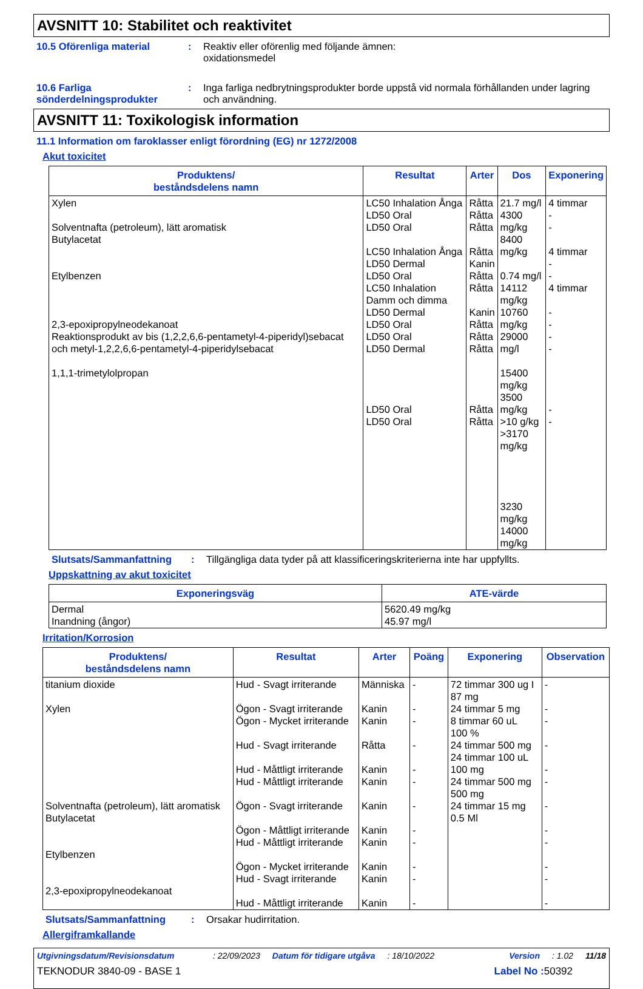AVSNITT 10: Stabilitet och reaktivitet
10.5 Oförenliga material : Reaktiv eller oförenlig med följande ämnen:
oxidationsmedel
10.6 Farliga sönderdelningsprodukter
: Inga farliga nedbrytningsprodukter borde uppstå vid normala förhållanden under lagring och användning.
AVSNITT 11: Toxikologisk information
11.1 Information om faroklasser enligt förordning (EG) nr 1272/2008
Akut toxicitet
| Produktens/ beståndsdelens namn | Resultat | Arter | Dos | Exponering |
| --- | --- | --- | --- | --- |
| Xylen Solventnafta (petroleum), lätt aromatisk Butylacetat Etylbenzen 2,3-epoxipropylneodekanoat Reaktionsprodukt av bis (1,2,2,6,6-pentametyl-4-piperidyl)sebacat och metyl-1,2,2,6,6-pentametyl-4-piperidylsebacat 1,1,1-trimetylolpropan | LC50 Inhalation Ånga LD50 Oral LD50 Oral LC50 Inhalation Ånga LD50 Dermal LD50 Oral LC50 Inhalation Damm och dimma LD50 Dermal LD50 Oral LD50 Oral LD50 Dermal LD50 Oral LD50 Oral | Råtta Råtta Råtta Råtta Kanin Råtta Råtta Kanin Råtta Råtta Råtta Råtta Råtta | 21.7 mg/l 4300 mg/kg 8400 mg/kg 0.74 mg/l 14112 mg/kg 10760 mg/kg 29000 mg/l 15400 mg/kg 3500 mg/kg >10 g/kg >3170 mg/kg 3230 mg/kg 14000 mg/kg | 4 timmar - - 4 timmar - - 4 timmar - - - - - - |
Slutsats/Sammanfattning : Tillgängliga data tyder på att klassificeringskriterierna inte har uppfyllts.
Uppskattning av akut toxicitet
| Exponeringsväg | ATE-värde |
| --- | --- |
| Dermal Inandning (ångor) | 5620.49 mg/kg 45.97 mg/l |
Irritation/Korrosion
| Produktens/ beståndsdelens namn | Resultat | Arter | Poäng | Exponering | Observation |
| --- | --- | --- | --- | --- | --- |
| titanium dioxide Xylen Solventnafta (petroleum), lätt aromatisk Butylacetat Etylbenzen 2,3-epoxipropylneodekanoat | Hud - Svagt irriterande Ögon - Svagt irriterande Ögon - Mycket irriterande Hud - Svagt irriterande Hud - Måttligt irriterande Hud - Måttligt irriterande Ögon - Svagt irriterande Ögon - Måttligt irriterande Hud - Måttligt irriterande Ögon - Mycket irriterande Hud - Svagt irriterande Hud - Måttligt irriterande | Människa Kanin Kanin Råtta Kanin Kanin Kanin Kanin Kanin Kanin Kanin Kanin | - - - - - - - - - - - - | 72 timmar 300 ug I 87 mg 24 timmar 5 mg 8 timmar 60 uL 100 % 24 timmar 500 mg 24 timmar 100 uL 100 mg 24 timmar 500 mg 500 mg 24 timmar 15 mg 0.5 Ml | - - - - - - - - - - - - |
Slutsats/Sammanfattning : Orsakar hudirritation.
Allergiframkallande
Utgivningsdatum/Revisionsdatum: 22/09/2023 Datum för tidigare utgåva: 18/10/2022 Version: 1.02 11/18
TEKNODUR 3840-09 - BASE 1 Label No : 50392